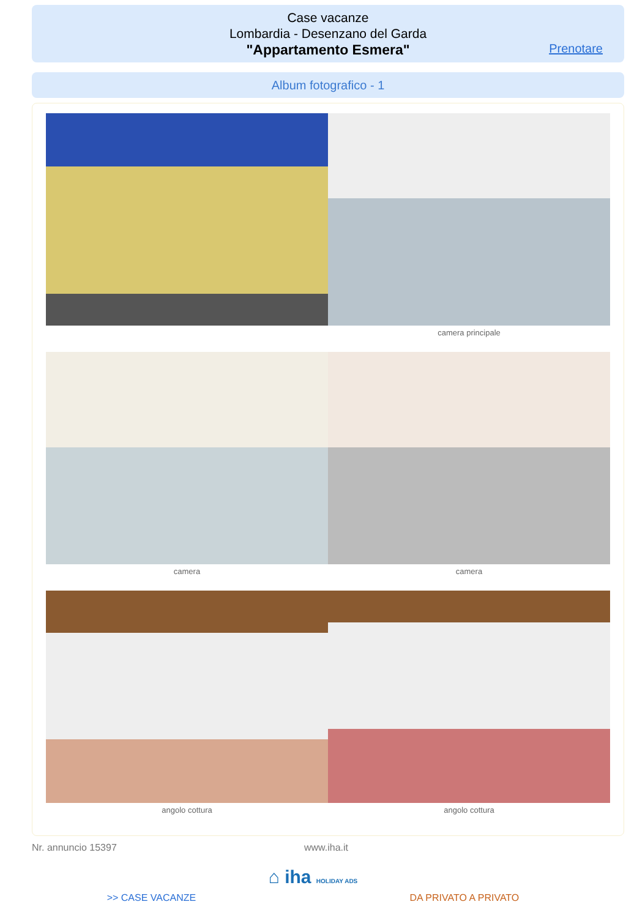Case vacanze
Lombardia - Desenzano del Garda
"Appartamento Esmera"
Prenotare
Album fotografico - 1
camera principale
camera camera
angolo cottura angolo cottura
Nr. annuncio 15397 www.iha.it
⌂ iha HOLIDAY ADS
>> CASE VACANZE DA PRIVATO A PRIVATO